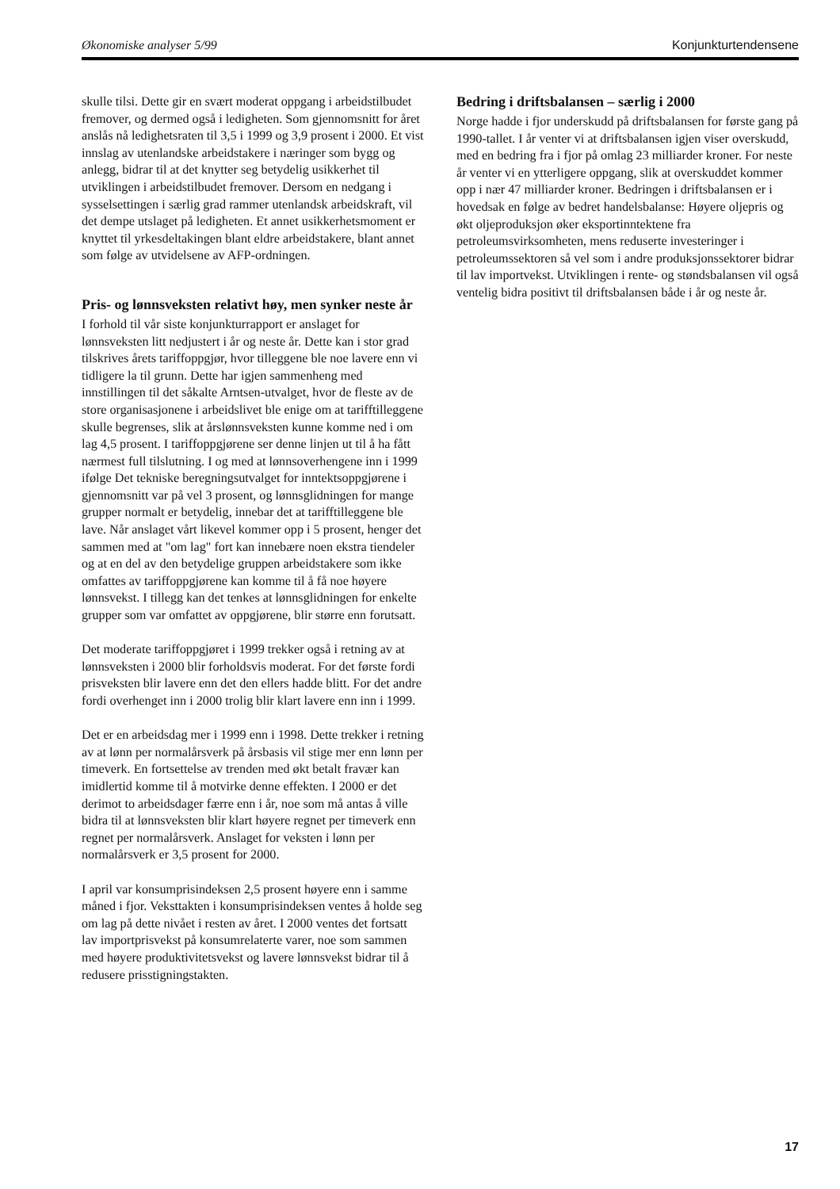Økonomiske analyser 5/99 Konjunkturtendensene
skulle tilsi. Dette gir en svært moderat oppgang i arbeidstilbudet fremover, og dermed også i ledigheten. Som gjennomsnitt for året anslås nå ledighetsraten til 3,5 i 1999 og 3,9 prosent i 2000. Et vist innslag av utenlandske arbeidstakere i næringer som bygg og anlegg, bidrar til at det knytter seg betydelig usikkerhet til utviklingen i arbeidstilbudet fremover. Dersom en nedgang i sysselsettingen i særlig grad rammer utenlandsk arbeidskraft, vil det dempe utslaget på ledigheten. Et annet usikkerhetsmoment er knyttet til yrkesdeltakingen blant eldre arbeidstakere, blant annet som følge av utvidelsene av AFP-ordningen.
Pris- og lønnsveksten relativt høy, men synker neste år
I forhold til vår siste konjunkturrapport er anslaget for lønnsveksten litt nedjustert i år og neste år. Dette kan i stor grad tilskrives årets tariffoppgjør, hvor tilleggene ble noe lavere enn vi tidligere la til grunn. Dette har igjen sammenheng med innstillingen til det såkalte Arntsen-utvalget, hvor de fleste av de store organisasjonene i arbeidslivet ble enige om at tarifftilleggene skulle begrenses, slik at årslønnsveksten kunne komme ned i om lag 4,5 prosent. I tariffoppgjørene ser denne linjen ut til å ha fått nærmest full tilslutning. I og med at lønnsoverhengene inn i 1999 ifølge Det tekniske beregningsutvalget for inntektsoppgjørene i gjennomsnitt var på vel 3 prosent, og lønnsglidningen for mange grupper normalt er betydelig, innebar det at tarifftilleggene ble lave. Når anslaget vårt likevel kommer opp i 5 prosent, henger det sammen med at "om lag" fort kan innebære noen ekstra tiendeler og at en del av den betydelige gruppen arbeidstakere som ikke omfattes av tariffoppgjørene kan komme til å få noe høyere lønnsvekst. I tillegg kan det tenkes at lønnsglidningen for enkelte grupper som var omfattet av oppgjørene, blir større enn forutsatt.
Det moderate tariffoppgjøret i 1999 trekker også i retning av at lønnsveksten i 2000 blir forholdsvis moderat. For det første fordi prisveksten blir lavere enn det den ellers hadde blitt. For det andre fordi overhenget inn i 2000 trolig blir klart lavere enn inn i 1999.
Det er en arbeidsdag mer i 1999 enn i 1998. Dette trekker i retning av at lønn per normalårsverk på årsbasis vil stige mer enn lønn per timeverk. En fortsettelse av trenden med økt betalt fravær kan imidlertid komme til å motvirke denne effekten. I 2000 er det derimot to arbeidsdager færre enn i år, noe som må antas å ville bidra til at lønnsveksten blir klart høyere regnet per timeverk enn regnet per normalårsverk. Anslaget for veksten i lønn per normalårsverk er 3,5 prosent for 2000.
I april var konsumprisindeksen 2,5 prosent høyere enn i samme måned i fjor. Veksttakten i konsumprisindeksen ventes å holde seg om lag på dette nivået i resten av året. I 2000 ventes det fortsatt lav importprisvekst på konsumrelaterte varer, noe som sammen med høyere produktivitetsvekst og lavere lønnsvekst bidrar til å redusere prisstigningstakten.
Bedring i driftsbalansen – særlig i 2000
Norge hadde i fjor underskudd på driftsbalansen for første gang på 1990-tallet. I år venter vi at driftsbalansen igjen viser overskudd, med en bedring fra i fjor på omlag 23 milliarder kroner. For neste år venter vi en ytterligere oppgang, slik at overskuddet kommer opp i nær 47 milliarder kroner. Bedringen i driftsbalansen er i hovedsak en følge av bedret handelsbalanse: Høyere oljepris og økt oljeproduksjon øker eksportinntektene fra petroleumsvirksomheten, mens reduserte investeringer i petroleumssektoren så vel som i andre produksjonssektorer bidrar til lav importvekst. Utviklingen i rente- og støndsbalansen vil også ventelig bidra positivt til driftsbalansen både i år og neste år.
17